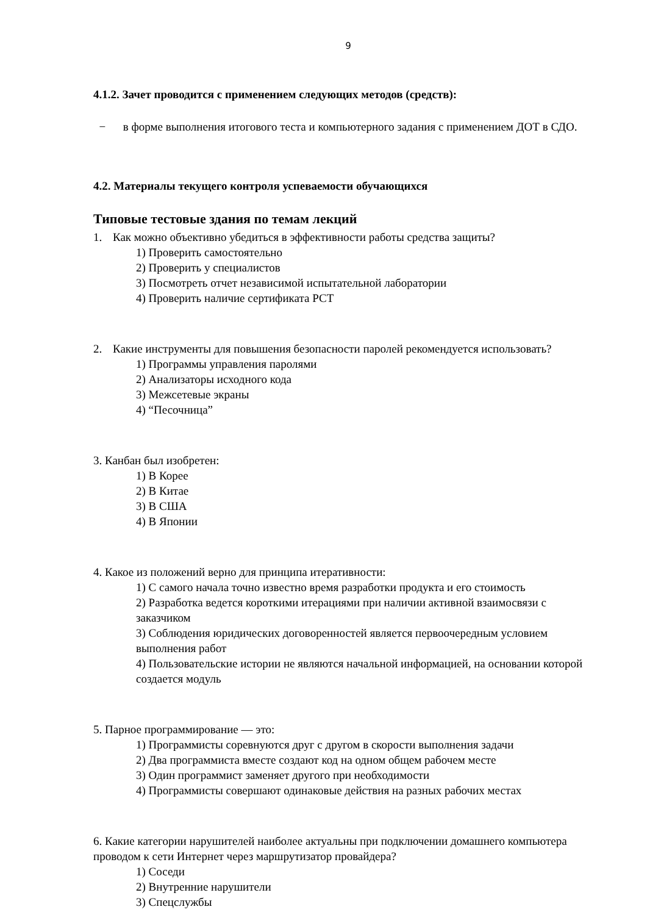9
4.1.2. Зачет проводится с применением следующих методов (средств):
− в форме выполнения итогового теста и компьютерного задания с применением ДОТ в СДО.
4.2. Материалы текущего контроля успеваемости обучающихся
Типовые тестовые здания по темам лекций
1. Как можно объективно убедиться в эффективности работы средства защиты?
1) Проверить самостоятельно
2) Проверить у специалистов
3) Посмотреть отчет независимой испытательной лаборатории
4) Проверить наличие сертификата РСТ
2. Какие инструменты для повышения безопасности паролей рекомендуется использовать?
1) Программы управления паролями
2) Анализаторы исходного кода
3) Межсетевые экраны
4) “Песочница”
3. Канбан был изобретен:
1) В Корее
2) В Китае
3) В США
4) В Японии
4. Какое из положений верно для принципа итеративности:
1) С самого начала точно известно время разработки продукта и его стоимость
2) Разработка ведется короткими итерациями при наличии активной взаимосвязи с заказчиком
3) Соблюдения юридических договоренностей является первоочередным условием выполнения работ
4) Пользовательские истории не являются начальной информацией, на основании которой создается модуль
5. Парное программирование — это:
1) Программисты соревнуются друг с другом в скорости выполнения задачи
2) Два программиста вместе создают код на одном общем рабочем месте
3) Один программист заменяет другого при необходимости
4) Программисты совершают одинаковые действия на разных рабочих местах
6. Какие категории нарушителей наиболее актуальны при подключении домашнего компьютера проводом к сети Интернет через маршрутизатор провайдера?
1) Соседи
2) Внутренние нарушители
3) Спецслужбы